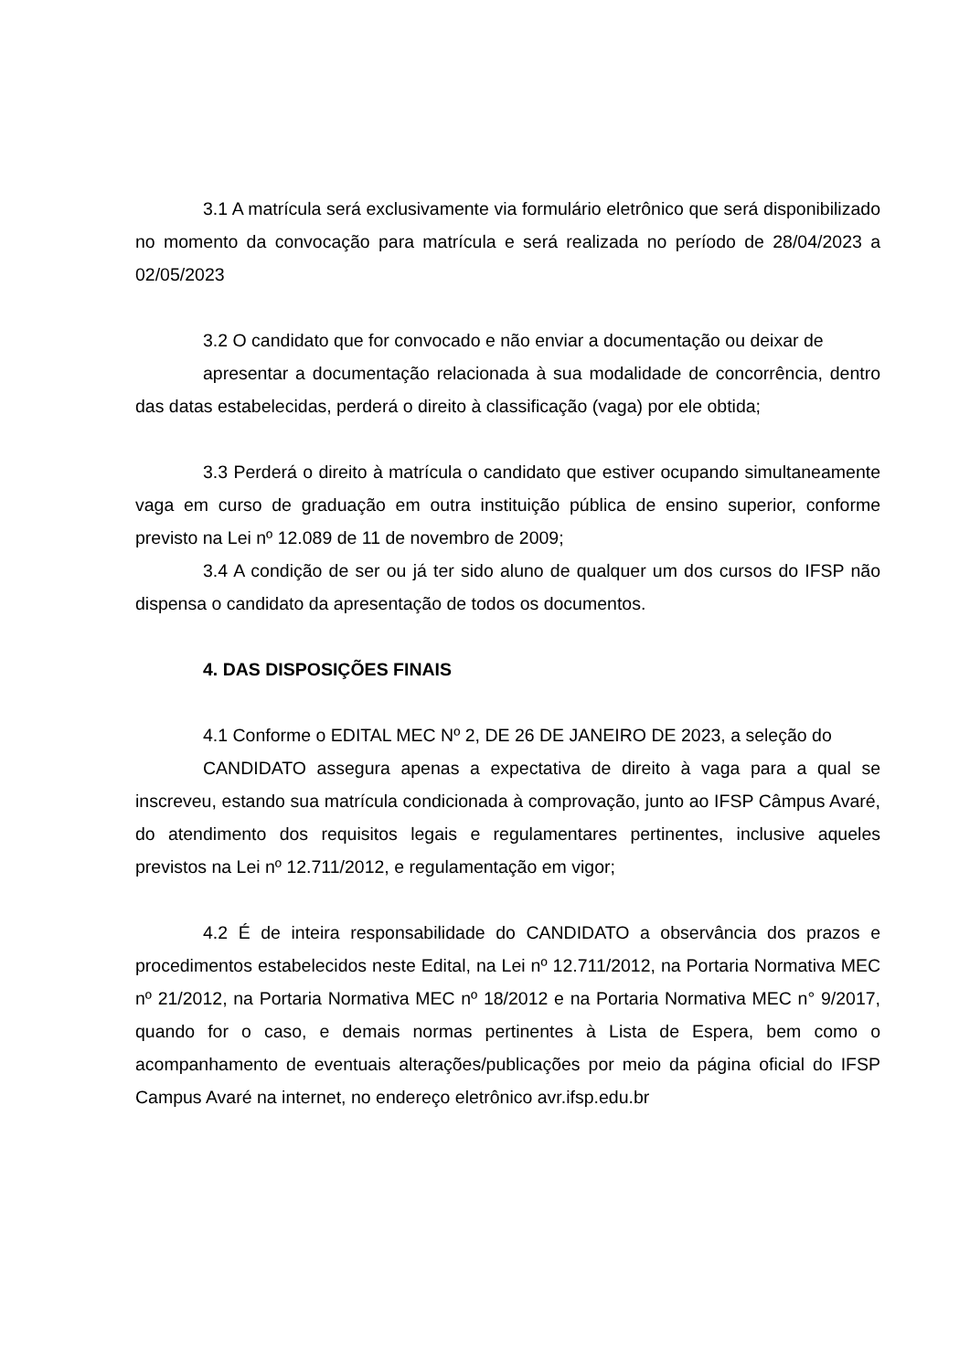3.1 A matrícula será exclusivamente via formulário eletrônico que será disponibilizado no momento da convocação para matrícula e será realizada no período de 28/04/2023 a 02/05/2023
3.2 O candidato que for convocado e não enviar a documentação ou deixar de
apresentar a documentação relacionada à sua modalidade de concorrência, dentro das datas estabelecidas, perderá o direito à classificação (vaga) por ele obtida;
3.3 Perderá o direito à matrícula o candidato que estiver ocupando simultaneamente vaga em curso de graduação em outra instituição pública de ensino superior, conforme previsto na Lei nº 12.089 de 11 de novembro de 2009;
3.4 A condição de ser ou já ter sido aluno de qualquer um dos cursos do IFSP não dispensa o candidato da apresentação de todos os documentos.
4. DAS DISPOSIÇÕES FINAIS
4.1 Conforme o EDITAL MEC Nº 2, DE 26 DE JANEIRO DE 2023, a seleção do
CANDIDATO assegura apenas a expectativa de direito à vaga para a qual se inscreveu, estando sua matrícula condicionada à comprovação, junto ao IFSP Câmpus Avaré, do atendimento dos requisitos legais e regulamentares pertinentes, inclusive aqueles previstos na Lei nº 12.711/2012, e regulamentação em vigor;
4.2 É de inteira responsabilidade do CANDIDATO a observância dos prazos e procedimentos estabelecidos neste Edital, na Lei nº 12.711/2012, na Portaria Normativa MEC nº 21/2012, na Portaria Normativa MEC nº 18/2012 e na Portaria Normativa MEC n° 9/2017, quando for o caso, e demais normas pertinentes à Lista de Espera, bem como o acompanhamento de eventuais alterações/publicações por meio da página oficial do IFSP Campus Avaré na internet, no endereço eletrônico avr.ifsp.edu.br